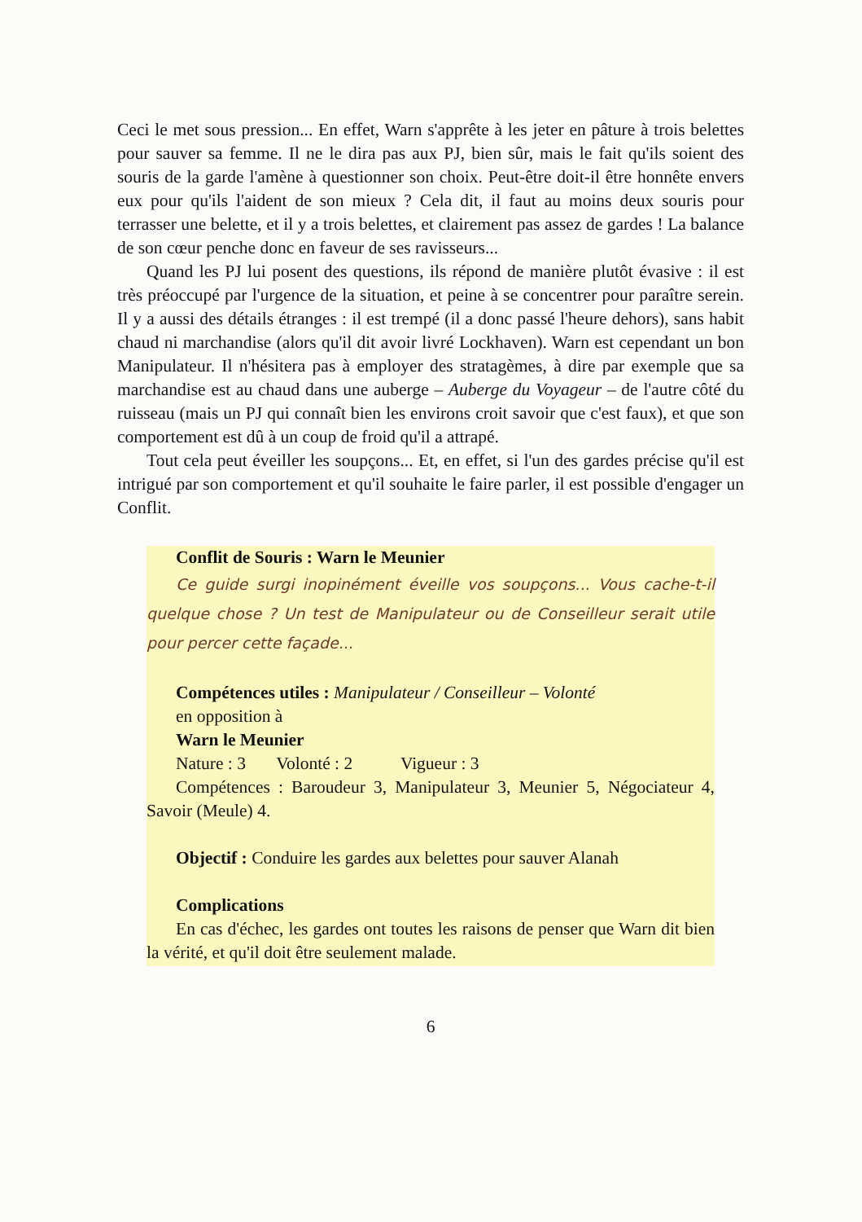Ceci le met sous pression... En effet, Warn s'apprête à les jeter en pâture à trois belettes pour sauver sa femme. Il ne le dira pas aux PJ, bien sûr, mais le fait qu'ils soient des souris de la garde l'amène à questionner son choix. Peut-être doit-il être honnête envers eux pour qu'ils l'aident de son mieux ? Cela dit, il faut au moins deux souris pour terrasser une belette, et il y a trois belettes, et clairement pas assez de gardes ! La balance de son cœur penche donc en faveur de ses ravisseurs...
Quand les PJ lui posent des questions, ils répond de manière plutôt évasive : il est très préoccupé par l'urgence de la situation, et peine à se concentrer pour paraître serein. Il y a aussi des détails étranges : il est trempé (il a donc passé l'heure dehors), sans habit chaud ni marchandise (alors qu'il dit avoir livré Lockhaven). Warn est cependant un bon Manipulateur. Il n'hésitera pas à employer des stratagèmes, à dire par exemple que sa marchandise est au chaud dans une auberge – Auberge du Voyageur – de l'autre côté du ruisseau (mais un PJ qui connaît bien les environs croit savoir que c'est faux), et que son comportement est dû à un coup de froid qu'il a attrapé.
Tout cela peut éveiller les soupçons... Et, en effet, si l'un des gardes précise qu'il est intrigué par son comportement et qu'il souhaite le faire parler, il est possible d'engager un Conflit.
Conflit de Souris : Warn le Meunier
Ce guide surgi inopinément éveille vos soupçons... Vous cache-t-il quelque chose ? Un test de Manipulateur ou de Conseilleur serait utile pour percer cette façade...
Compétences utiles : Manipulateur / Conseilleur – Volonté
en opposition à
Warn le Meunier
Nature : 3 Volonté : 2 Vigueur : 3
Compétences : Baroudeur 3, Manipulateur 3, Meunier 5, Négociateur 4, Savoir (Meule) 4.
Objectif : Conduire les gardes aux belettes pour sauver Alanah
Complications
En cas d'échec, les gardes ont toutes les raisons de penser que Warn dit bien la vérité, et qu'il doit être seulement malade.
6